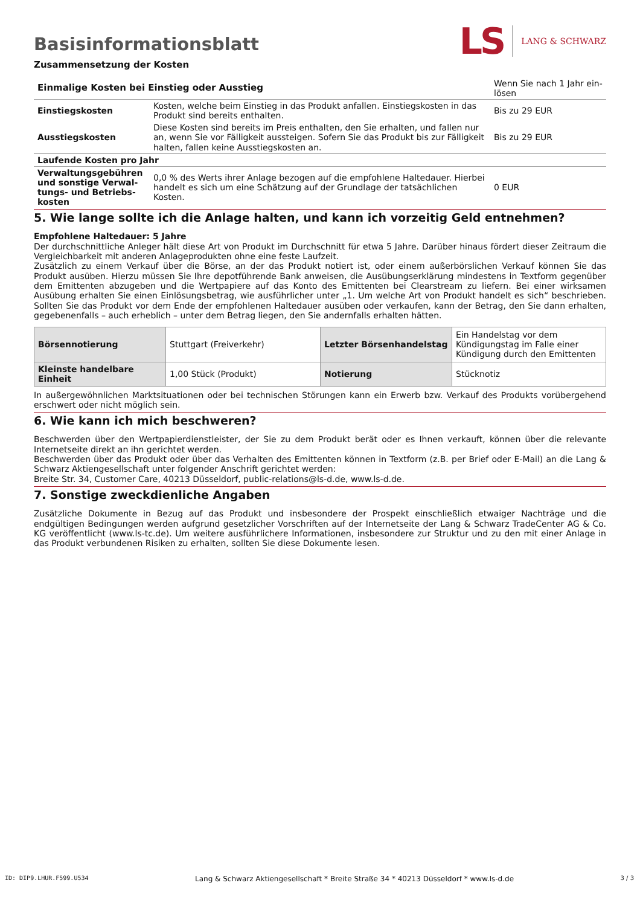Basisinformationsblatt
LS LANG & SCHWARZ
Zusammensetzung der Kosten
| Einmalige Kosten bei Einstieg oder Ausstieg | | Wenn Sie nach 1 Jahr ein- lösen |
| Einstiegskosten | Kosten, welche beim Einstieg in das Produkt anfallen. Einstiegskosten in das Produkt sind bereits enthalten. | Bis zu 29 EUR |
| Ausstiegskosten | Diese Kosten sind bereits im Preis enthalten, den Sie erhalten, und fallen nur an, wenn Sie vor Fälligkeit aussteigen. Sofern Sie das Produkt bis zur Fälligkeit halten, fallen keine Ausstiegskosten an. | Bis zu 29 EUR |
| Laufende Kosten pro Jahr | | |
| Verwaltungsgebühren und sonstige Verwal-tungs- und Betriebs-kosten | 0,0 % des Werts ihrer Anlage bezogen auf die empfohlene Haltedauer. Hierbei handelt es sich um eine Schätzung auf der Grundlage der tatsächlichen Kosten. | 0 EUR |
5. Wie lange sollte ich die Anlage halten, und kann ich vorzeitig Geld entnehmen?
Empfohlene Haltedauer: 5 Jahre
Der durchschnittliche Anleger hält diese Art von Produkt im Durchschnitt für etwa 5 Jahre. Darüber hinaus fördert dieser Zeitraum die Vergleichbarkeit mit anderen Anlageprodukten ohne eine feste Laufzeit.
Zusätzlich zu einem Verkauf über die Börse, an der das Produkt notiert ist, oder einem außerbörslichen Verkauf können Sie das Produkt ausüben. Hierzu müssen Sie Ihre depotführende Bank anweisen, die Ausübungserklärung mindestens in Textform gegenüber dem Emittenten abzugeben und die Wertpapiere auf das Konto des Emittenten bei Clearstream zu liefern. Bei einer wirksamen Ausübung erhalten Sie einen Einlösungsbetrag, wie ausführlicher unter „1. Um welche Art von Produkt handelt es sich“ beschrieben. Sollten Sie das Produkt vor dem Ende der empfohlenen Haltedauer ausüben oder verkaufen, kann der Betrag, den Sie dann erhalten, gegebenenfalls – auch erheblich – unter dem Betrag liegen, den Sie andernfalls erhalten hätten.
| Börsennotierung | Stuttgart (Freiverkehr) | Letzter Börsenhandelstag | Ein Handelstag vor dem Kündigungstag im Falle einer Kündigung durch den Emittenten |
| Kleinste handelbare Einheit | 1,00 Stück (Produkt) | Notierung | Stücknotiz |
In außergewöhnlichen Marktsituationen oder bei technischen Störungen kann ein Erwerb bzw. Verkauf des Produkts vorübergehend erschwert oder nicht möglich sein.
6. Wie kann ich mich beschweren?
Beschwerden über den Wertpapierdienstleister, der Sie zu dem Produkt berät oder es Ihnen verkauft, können über die relevante Internetseite direkt an ihn gerichtet werden.
Beschwerden über das Produkt oder über das Verhalten des Emittenten können in Textform (z.B. per Brief oder E-Mail) an die Lang & Schwarz Aktiengesellschaft unter folgender Anschrift gerichtet werden:
Breite Str. 34, Customer Care, 40213 Düsseldorf, public-relations@ls-d.de, www.ls-d.de.
7. Sonstige zweckdienliche Angaben
Zusätzliche Dokumente in Bezug auf das Produkt und insbesondere der Prospekt einschließlich etwaiger Nachträge und die endgültigen Bedingungen werden aufgrund gesetzlicher Vorschriften auf der Internetseite der Lang & Schwarz TradeCenter AG & Co. KG veröffentlicht (www.ls-tc.de). Um weitere ausführlichere Informationen, insbesondere zur Struktur und zu den mit einer Anlage in das Produkt verbundenen Risiken zu erhalten, sollten Sie diese Dokumente lesen.
ID: DIP9.LHUR.F599.U534 Lang & Schwarz Aktiengesellschaft * Breite Straße 34 * 40213 Düsseldorf * www.ls-d.de 3 / 3